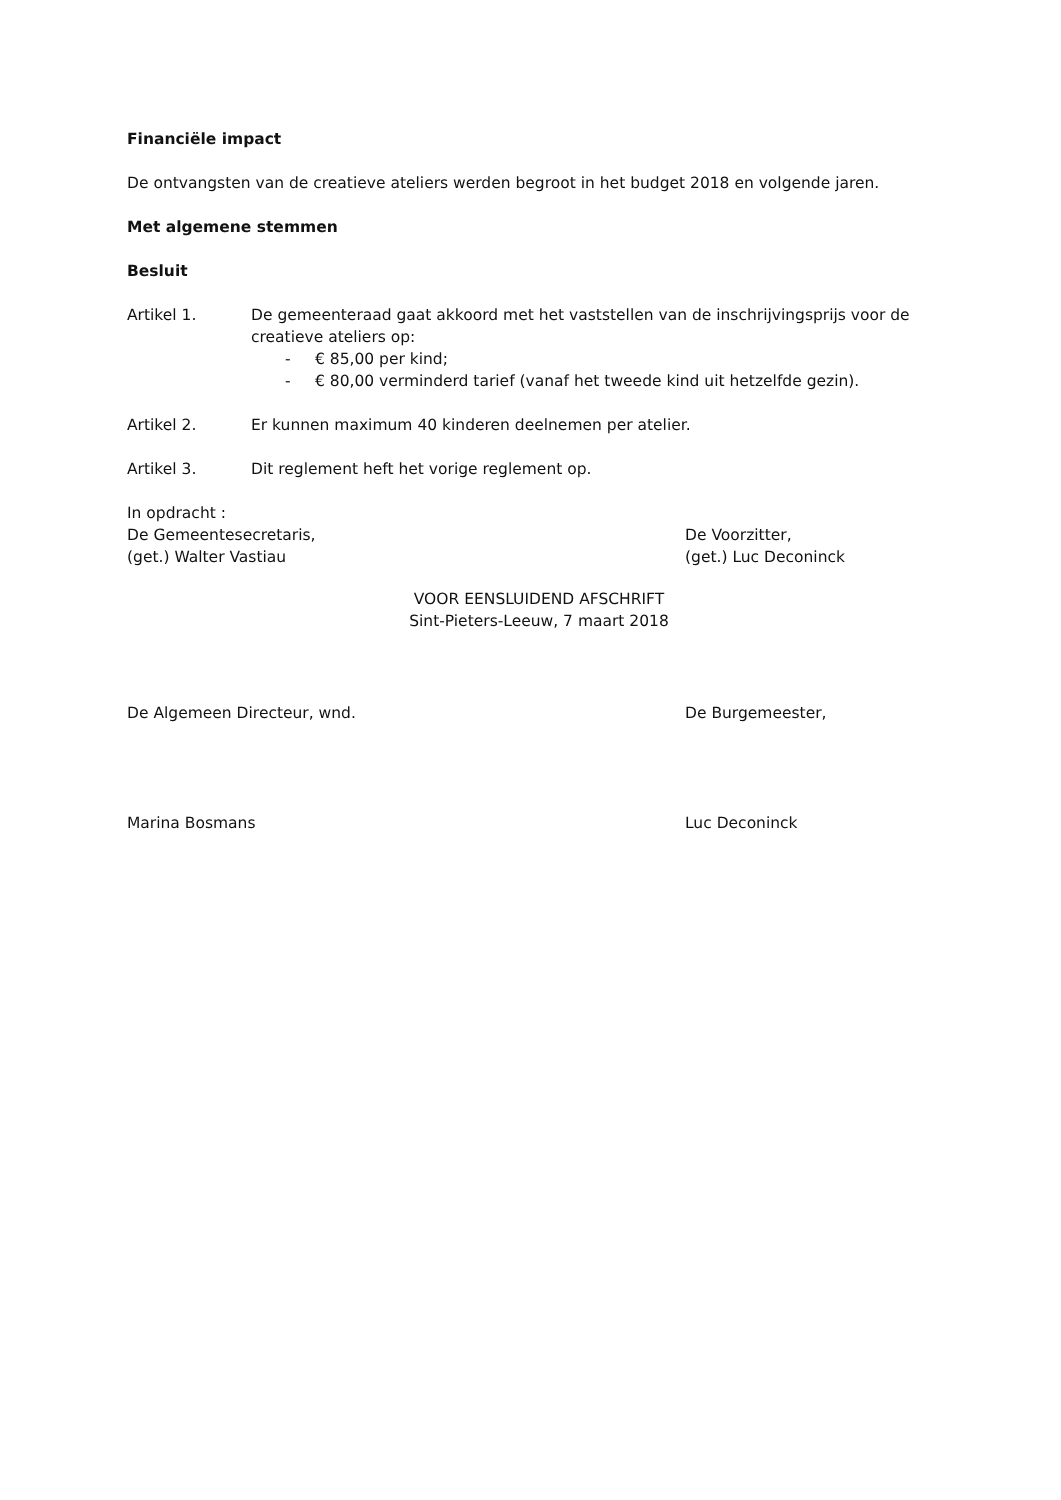Financiële impact
De ontvangsten van de creatieve ateliers werden begroot in het budget 2018 en volgende jaren.
Met algemene stemmen
Besluit
Artikel 1. De gemeenteraad gaat akkoord met het vaststellen van de inschrijvingsprijs voor de creatieve ateliers op:
- € 85,00 per kind;
- € 80,00 verminderd tarief (vanaf het tweede kind uit hetzelfde gezin).
Artikel 2. Er kunnen maximum 40 kinderen deelnemen per atelier.
Artikel 3. Dit reglement heft het vorige reglement op.
In opdracht :
De Gemeentesecretaris,
(get.) Walter Vastiau
De Voorzitter,
(get.) Luc Deconinck
VOOR EENSLUIDEND AFSCHRIFT
Sint-Pieters-Leeuw, 7 maart 2018
De Algemeen Directeur, wnd. De Burgemeester,
Marina Bosmans Luc Deconinck